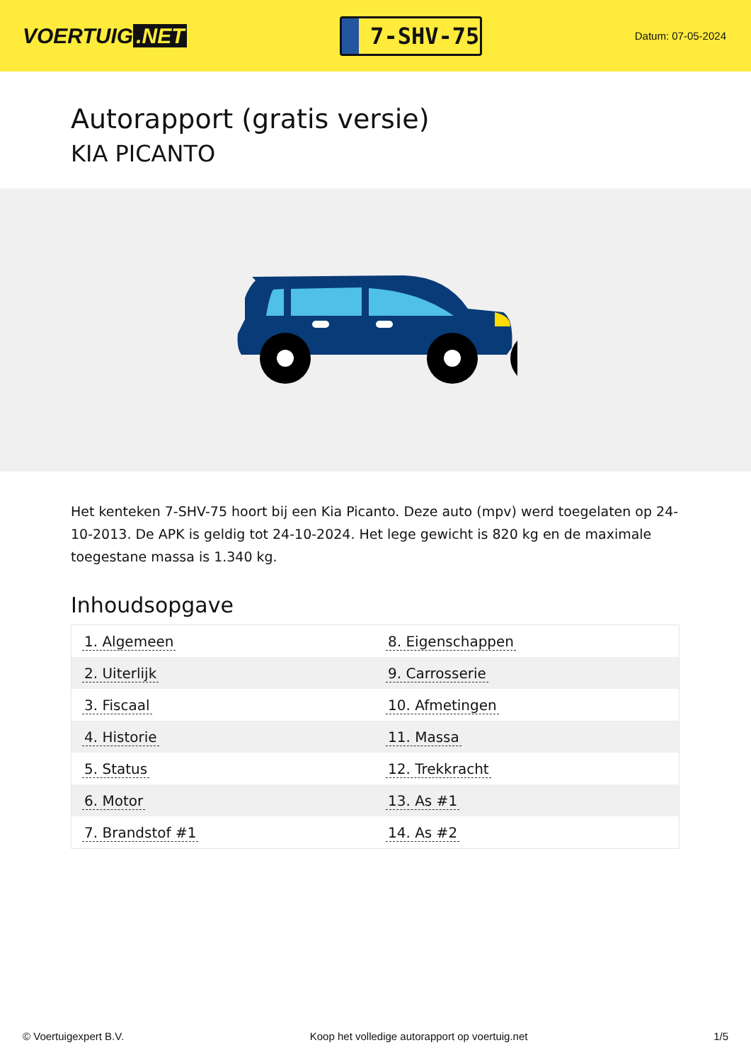VOERTUIG.NET
7-SHV-75
Datum: 07-05-2024
Autorapport (gratis versie)
KIA PICANTO
Het kenteken 7-SHV-75 hoort bij een Kia Picanto. Deze auto (mpv) werd toegelaten op 24-10-2013. De APK is geldig tot 24-10-2024. Het lege gewicht is 820 kg en de maximale toegestane massa is 1.340 kg.
Inhoudsopgave
| 1. Algemeen | 8. Eigenschappen |
| 2. Uiterlijk | 9. Carrosserie |
| 3. Fiscaal | 10. Afmetingen |
| 4. Historie | 11. Massa |
| 5. Status | 12. Trekkracht |
| 6. Motor | 13. As #1 |
| 7. Brandstof #1 | 14. As #2 |
© Voertuigexpert B.V. Koop het volledige autorapport op voertuig.net 1/5